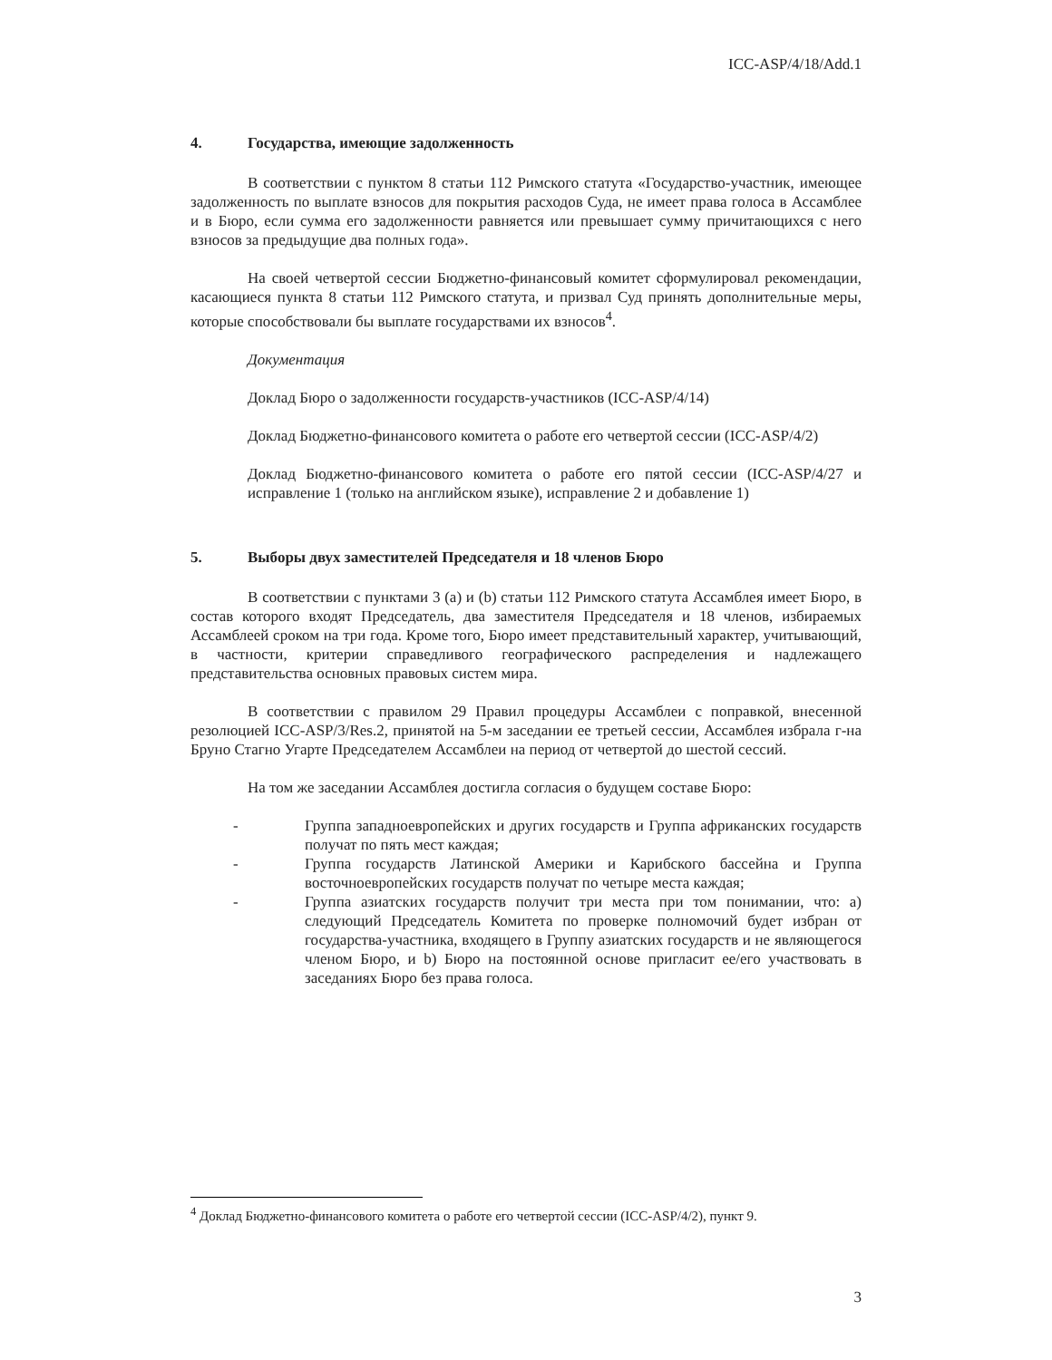ICC-ASP/4/18/Add.1
4. Государства, имеющие задолженность
В соответствии с пунктом 8 статьи 112 Римского статута «Государство-участник, имеющее задолженность по выплате взносов для покрытия расходов Суда, не имеет права голоса в Ассамблее и в Бюро, если сумма его задолженности равняется или превышает сумму причитающихся с него взносов за предыдущие два полных года».
На своей четвертой сессии Бюджетно-финансовый комитет сформулировал рекомендации, касающиеся пункта 8 статьи 112 Римского статута, и призвал Суд принять дополнительные меры, которые способствовали бы выплате государствами их взносов<sup>4</sup>.
Документация
Доклад Бюро о задолженности государств-участников (ICC-ASP/4/14)
Доклад Бюджетно-финансового комитета о работе его четвертой сессии (ICC-ASP/4/2)
Доклад Бюджетно-финансового комитета о работе его пятой сессии (ICC-ASP/4/27 и исправление 1 (только на английском языке), исправление 2 и добавление 1)
5. Выборы двух заместителей Председателя и 18 членов Бюро
В соответствии с пунктами 3 (a) и (b) статьи 112 Римского статута Ассамблея имеет Бюро, в состав которого входят Председатель, два заместителя Председателя и 18 членов, избираемых Ассамблеей сроком на три года. Кроме того, Бюро имеет представительный характер, учитывающий, в частности, критерии справедливого географического распределения и надлежащего представительства основных правовых систем мира.
В соответствии с правилом 29 Правил процедуры Ассамблеи с поправкой, внесенной резолюцией ICC-ASP/3/Res.2, принятой на 5-м заседании ее третьей сессии, Ассамблея избрала г-на Бруно Стагно Угарте Председателем Ассамблеи на период от четвертой до шестой сессий.
На том же заседании Ассамблея достигла согласия о будущем составе Бюро:
- Группа западноевропейских и других государств и Группа африканских государств получат по пять мест каждая;
- Группа государств Латинской Америки и Карибского бассейна и Группа восточноевропейских государств получат по четыре места каждая;
- Группа азиатских государств получит три места при том понимании, что: a) следующий Председатель Комитета по проверке полномочий будет избран от государства-участника, входящего в Группу азиатских государств и не являющегося членом Бюро, и b) Бюро на постоянной основе пригласит ее/его участвовать в заседаниях Бюро без права голоса.
<sup>4</sup> Доклад Бюджетно-финансового комитета о работе его четвертой сессии (ICC-ASP/4/2), пункт 9.
3